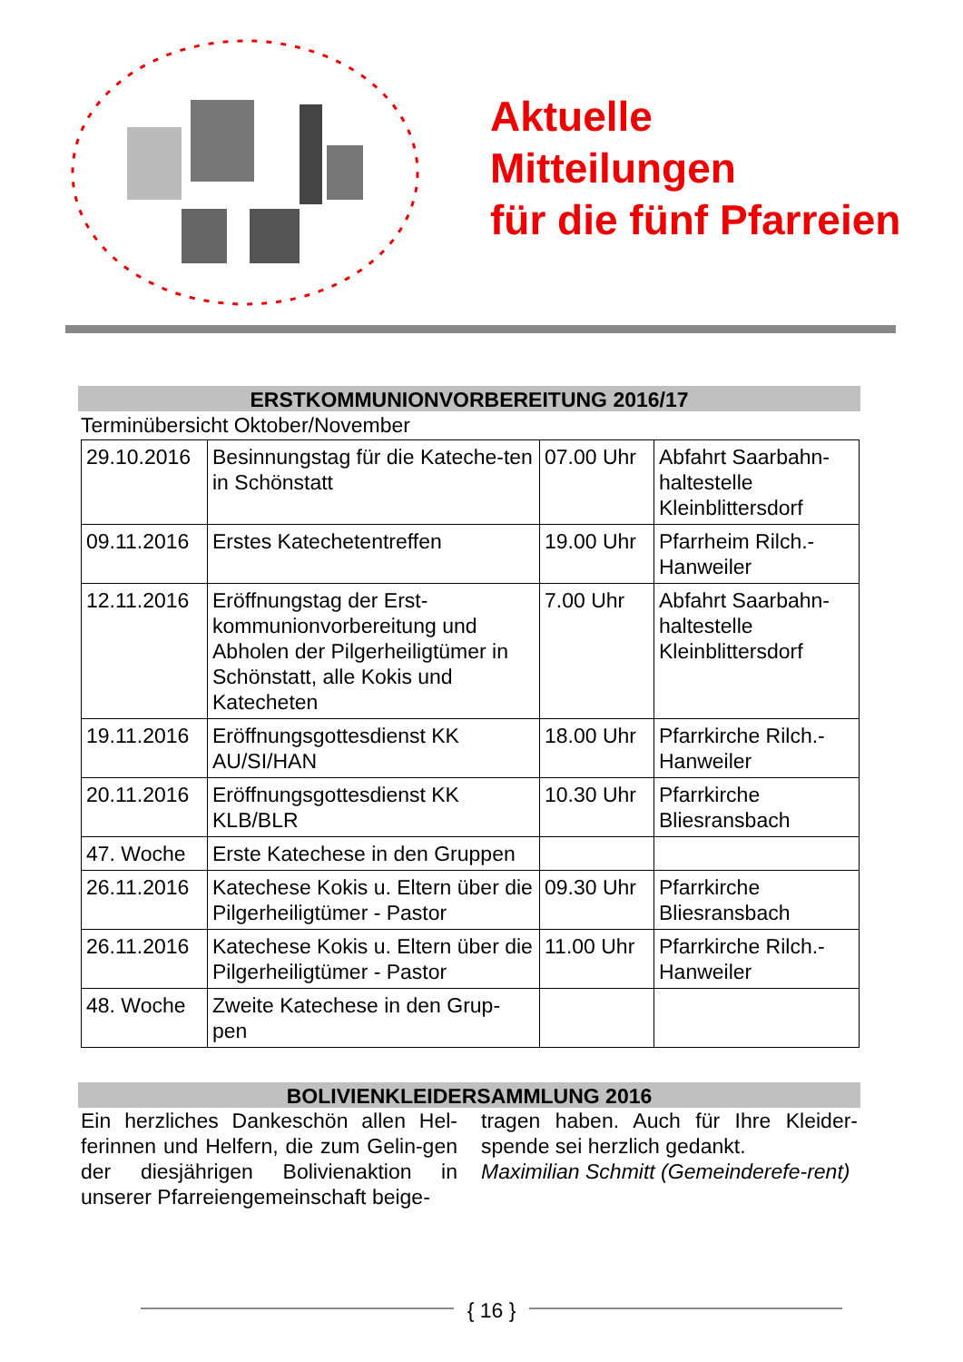Aktuelle
Mitteilungen
für die fünf Pfarreien
ERSTKOMMUNIONVORBEREITUNG 2016/17
Terminübersicht Oktober/November
| 29.10.2016 | Besinnungstag für die Kateche-ten in Schönstatt | 07.00 Uhr | Abfahrt Saarbahn-haltestelle Kleinblittersdorf |
| 09.11.2016 | Erstes Katechetentreffen | 19.00 Uhr | Pfarrheim Rilch.-Hanweiler |
| 12.11.2016 | Eröffnungstag der Erst-kommunionvorbereitung und Abholen der Pilgerheiligtümer in Schönstatt, alle Kokis und Katecheten | 7.00 Uhr | Abfahrt Saarbahn-haltestelle Kleinblittersdorf |
| 19.11.2016 | Eröffnungsgottesdienst KK AU/SI/HAN | 18.00 Uhr | Pfarrkirche Rilch.-Hanweiler |
| 20.11.2016 | Eröffnungsgottesdienst KK KLB/BLR | 10.30 Uhr | Pfarrkirche Bliesransbach |
| 47. Woche | Erste Katechese in den Gruppen | | |
| 26.11.2016 | Katechese Kokis u. Eltern über die Pilgerheiligtümer - Pastor | 09.30 Uhr | Pfarrkirche Bliesransbach |
| 26.11.2016 | Katechese Kokis u. Eltern über die Pilgerheiligtümer - Pastor | 11.00 Uhr | Pfarrkirche Rilch.-Hanweiler |
| 48. Woche | Zweite Katechese in den Grup-pen | | |
BOLIVIENKLEIDERSAMMLUNG 2016
Ein herzliches Dankeschön allen Hel-ferinnen und Helfern, die zum Gelin-gen der diesjährigen Bolivienaktion in unserer Pfarreiengemeinschaft beige-
tragen haben. Auch für Ihre Kleider-spende sei herzlich gedankt.
Maximilian Schmitt (Gemeinderefe-rent)
{ 16 }